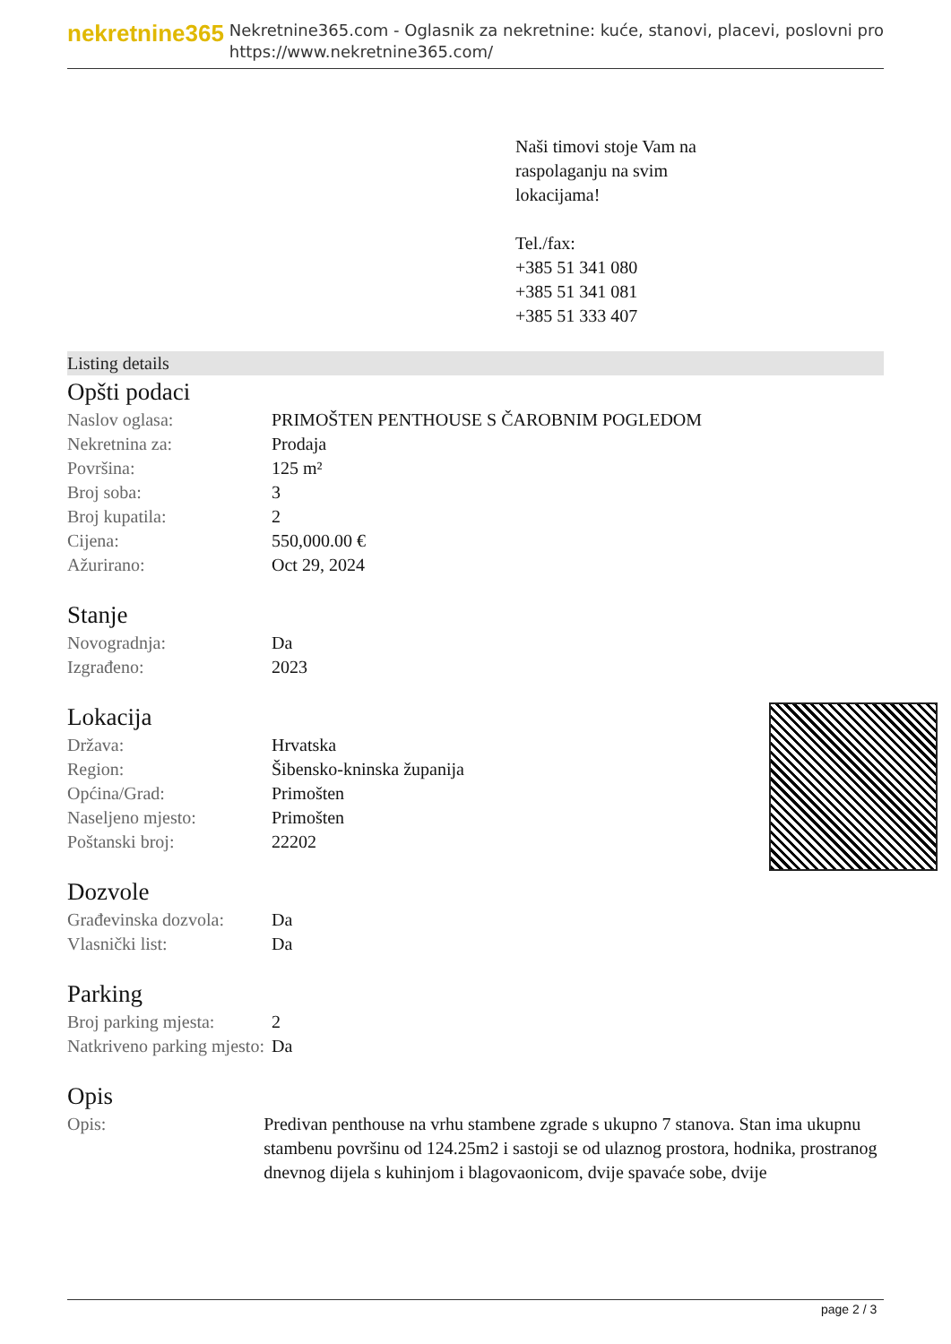nekretnine365
Nekretnine365.com - Oglasnik za nekretnine: kuće, stanovi, placevi, poslovni pro
https://www.nekretnine365.com/
Naši timovi stoje Vam na
raspolaganju na svim
lokacijama!
Tel./fax:
+385 51 341 080
+385 51 341 081
+385 51 333 407
Listing details
Opšti podaci
| Naslov oglasa: | PRIMOŠTEN PENTHOUSE S ČAROBNIM POGLEDOM |
| Nekretnina za: | Prodaja |
| Površina: | 125 m² |
| Broj soba: | 3 |
| Broj kupatila: | 2 |
| Cijena: | 550,000.00 € |
| Ažurirano: | Oct 29, 2024 |
Stanje
| Novogradnja: | Da |
| Izgrađeno: | 2023 |
Lokacija
| Država: | Hrvatska |
| Region: | Šibensko-kninska županija |
| Općina/Grad: | Primošten |
| Naseljeno mjesto: | Primošten |
| Poštanski broj: | 22202 |
Dozvole
| Građevinska dozvola: | Da |
| Vlasnički list: | Da |
Parking
| Broj parking mjesta: | 2 |
| Natkriveno parking mjesto: | Da |
Opis
| Opis: | Predivan penthouse na vrhu stambene zgrade s ukupno 7 stanova. Stan ima ukupnu stambenu površinu od 124.25m2 i sastoji se od ulaznog prostora, hodnika, prostranog dnevnog dijela s kuhinjom i blagovaonicom, dvije spavaće sobe, dvije |
page 2 / 3